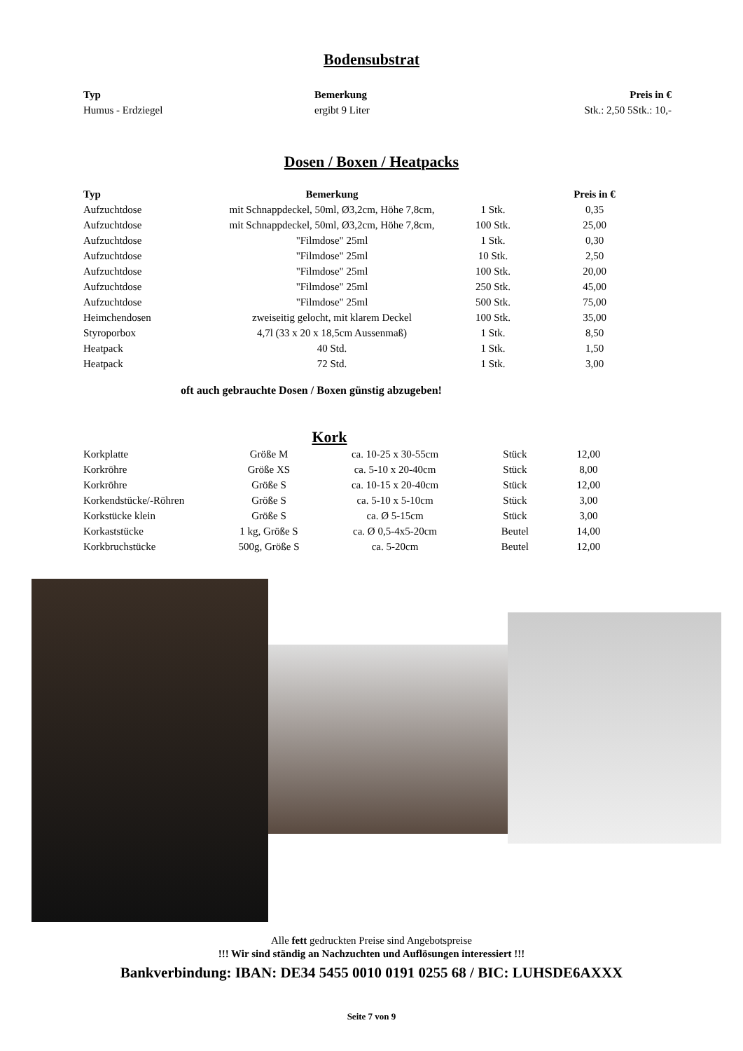Bodensubstrat
| Typ | Bemerkung | Preis in € |
| --- | --- | --- |
| Humus - Erdziegel | ergibt 9 Liter | Stk.: 2,50 5Stk.: 10,- |
Dosen / Boxen / Heatpacks
| Typ | Bemerkung | | Preis in € |
| --- | --- | --- | --- |
| Aufzuchtdose | mit Schnappdeckel, 50ml, Ø3,2cm, Höhe 7,8cm, | 1 Stk. | 0,35 |
| Aufzuchtdose | mit Schnappdeckel, 50ml, Ø3,2cm, Höhe 7,8cm, | 100 Stk. | 25,00 |
| Aufzuchtdose | "Filmdose" 25ml | 1 Stk. | 0,30 |
| Aufzuchtdose | "Filmdose" 25ml | 10 Stk. | 2,50 |
| Aufzuchtdose | "Filmdose" 25ml | 100 Stk. | 20,00 |
| Aufzuchtdose | "Filmdose" 25ml | 250 Stk. | 45,00 |
| Aufzuchtdose | "Filmdose" 25ml | 500 Stk. | 75,00 |
| Heimchendosen | zweiseitig gelocht, mit klarem Deckel | 100 Stk. | 35,00 |
| Styroporbox | 4,7l (33 x 20 x 18,5cm Aussenmaß) | 1 Stk. | 8,50 |
| Heatpack | 40 Std. | 1 Stk. | 1,50 |
| Heatpack | 72 Std. | 1 Stk. | 3,00 |
oft auch gebrauchte Dosen / Boxen günstig abzugeben!
Kork
| Korkplatte | Größe M | ca. 10-25 x 30-55cm | Stück | 12,00 |
| Korkröhre | Größe XS | ca. 5-10 x 20-40cm | Stück | 8,00 |
| Korkröhre | Größe S | ca. 10-15 x 20-40cm | Stück | 12,00 |
| Korkendstücke/-Röhren | Größe S | ca. 5-10 x 5-10cm | Stück | 3,00 |
| Korkstücke klein | Größe S | ca. Ø 5-15cm | Stück | 3,00 |
| Korkaststücke | 1 kg, Größe S | ca. Ø 0,5-4x5-20cm | Beutel | 14,00 |
| Korkbruchstücke | 500g, Größe S | ca. 5-20cm | Beutel | 12,00 |
Alle fett gedruckten Preise sind Angebotspreise
!!! Wir sind ständig an Nachzuchten und Auflösungen interessiert !!!
Bankverbindung: IBAN: DE34 5455 0010 0191 0255 68 / BIC: LUHSDE6AXXX
Seite 7 von 9